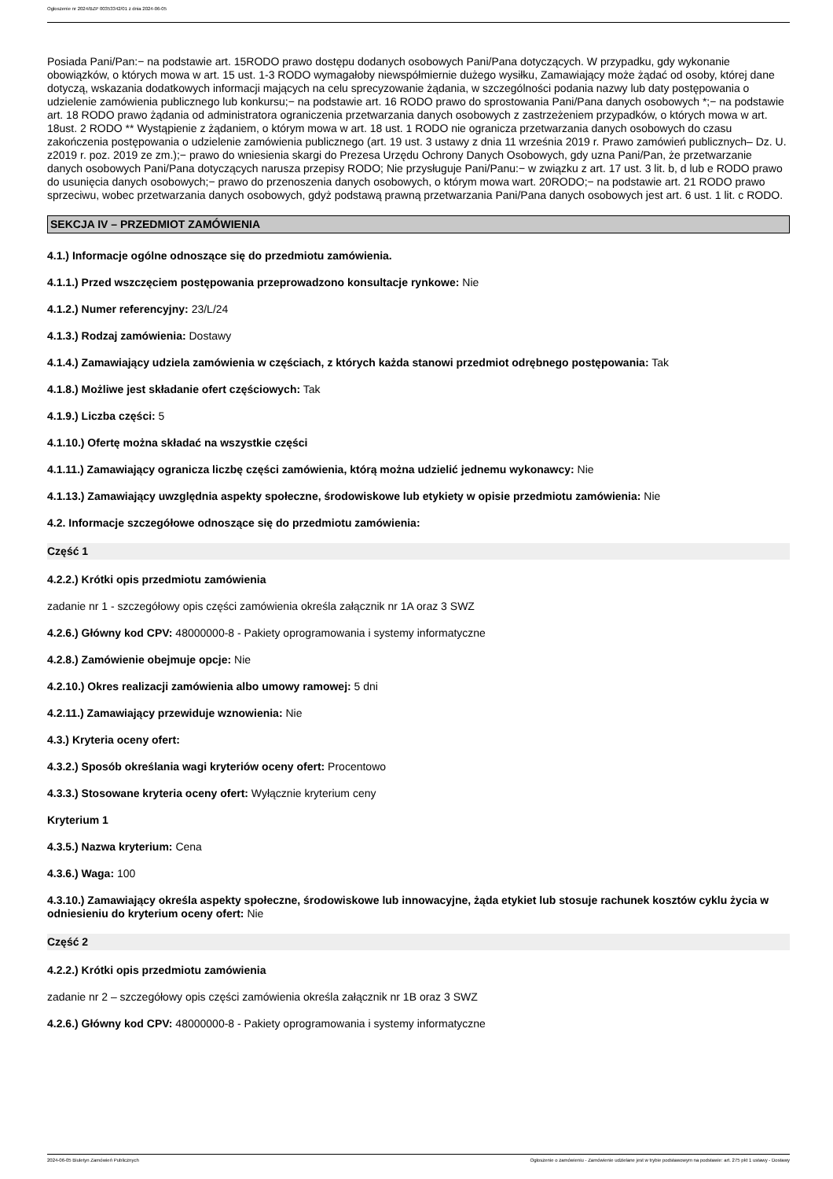Ogłoszenie nr 2024/BZP 00353342/01 z dnia 2024-06-05
Posiada Pani/Pan:− na podstawie art. 15RODO prawo dostępu dodanych osobowych Pani/Pana dotyczących. W przypadku, gdy wykonanie obowiązków, o których mowa w art. 15 ust. 1-3 RODO wymagałoby niewspółmiernie dużego wysiłku, Zamawiający może żądać od osoby, której dane dotyczą, wskazania dodatkowych informacji mających na celu sprecyzowanie żądania, w szczególności podania nazwy lub daty postępowania o udzielenie zamówienia publicznego lub konkursu;− na podstawie art. 16 RODO prawo do sprostowania Pani/Pana danych osobowych *;− na podstawie art. 18 RODO prawo żądania od administratora ograniczenia przetwarzania danych osobowych z zastrzeżeniem przypadków, o których mowa w art. 18ust. 2 RODO ** Wystąpienie z żądaniem, o którym mowa w art. 18 ust. 1 RODO nie ogranicza przetwarzania danych osobowych do czasu zakończenia postępowania o udzielenie zamówienia publicznego (art. 19 ust. 3 ustawy z dnia 11 września 2019 r. Prawo zamówień publicznych– Dz. U. z2019 r. poz. 2019 ze zm.);− prawo do wniesienia skargi do Prezesa Urzędu Ochrony Danych Osobowych, gdy uzna Pani/Pan, że przetwarzanie danych osobowych Pani/Pana dotyczących narusza przepisy RODO; Nie przysługuje Pani/Panu:− w związku z art. 17 ust. 3 lit. b, d lub e RODO prawo do usunięcia danych osobowych;− prawo do przenoszenia danych osobowych, o którym mowa wart. 20RODO;− na podstawie art. 21 RODO prawo sprzeciwu, wobec przetwarzania danych osobowych, gdyż podstawą prawną przetwarzania Pani/Pana danych osobowych jest art. 6 ust. 1 lit. c RODO.
SEKCJA IV – PRZEDMIOT ZAMÓWIENIA
4.1.) Informacje ogólne odnoszące się do przedmiotu zamówienia.
4.1.1.) Przed wszczęciem postępowania przeprowadzono konsultacje rynkowe: Nie
4.1.2.) Numer referencyjny: 23/L/24
4.1.3.) Rodzaj zamówienia: Dostawy
4.1.4.) Zamawiający udziela zamówienia w częściach, z których każda stanowi przedmiot odrębnego postępowania: Tak
4.1.8.) Możliwe jest składanie ofert częściowych: Tak
4.1.9.) Liczba części: 5
4.1.10.) Ofertę można składać na wszystkie części
4.1.11.) Zamawiający ogranicza liczbę części zamówienia, którą można udzielić jednemu wykonawcy: Nie
4.1.13.) Zamawiający uwzględnia aspekty społeczne, środowiskowe lub etykiety w opisie przedmiotu zamówienia: Nie
4.2. Informacje szczegółowe odnoszące się do przedmiotu zamówienia:
Część 1
4.2.2.) Krótki opis przedmiotu zamówienia
zadanie nr 1 - szczegółowy opis części zamówienia określa załącznik nr 1A oraz 3 SWZ
4.2.6.) Główny kod CPV: 48000000-8 - Pakiety oprogramowania i systemy informatyczne
4.2.8.) Zamówienie obejmuje opcje: Nie
4.2.10.) Okres realizacji zamówienia albo umowy ramowej: 5 dni
4.2.11.) Zamawiający przewiduje wznowienia: Nie
4.3.) Kryteria oceny ofert:
4.3.2.) Sposób określania wagi kryteriów oceny ofert: Procentowo
4.3.3.) Stosowane kryteria oceny ofert: Wyłącznie kryterium ceny
Kryterium 1
4.3.5.) Nazwa kryterium: Cena
4.3.6.) Waga: 100
4.3.10.) Zamawiający określa aspekty społeczne, środowiskowe lub innowacyjne, żąda etykiet lub stosuje rachunek kosztów cyklu życia w odniesieniu do kryterium oceny ofert: Nie
Część 2
4.2.2.) Krótki opis przedmiotu zamówienia
zadanie nr 2 – szczegółowy opis części zamówienia określa załącznik nr 1B oraz 3 SWZ
4.2.6.) Główny kod CPV: 48000000-8 - Pakiety oprogramowania i systemy informatyczne
2024-06-05 Biuletyn Zamówień Publicznych Ogłoszenie o zamówieniu - Zamówienie udzielane jest w trybie podstawowym na podstawie: art. 275 pkt 1 ustawy - Dostawy